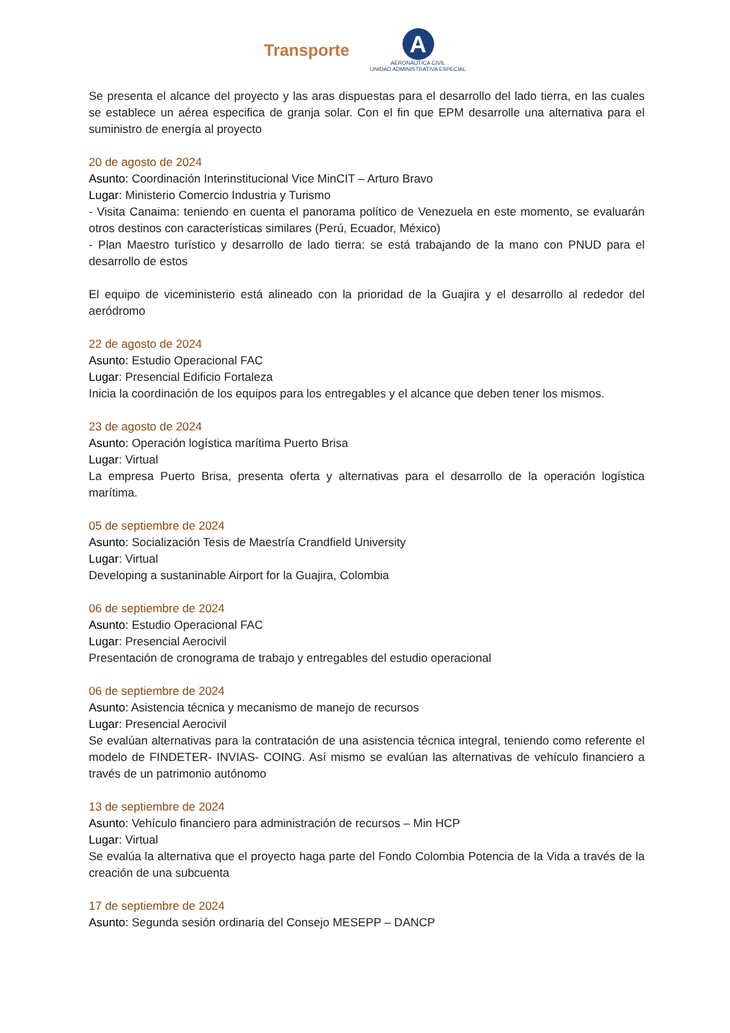Transporte
A
AERONÁUTICA CIVIL
UNIDAD ADMINISTRATIVA ESPECIAL
Se presenta el alcance del proyecto y las aras dispuestas para el desarrollo del lado tierra, en las cuales se establece un aérea especifica de granja solar. Con el fin que EPM desarrolle una alternativa para el suministro de energía al proyecto
20 de agosto de 2024
Asunto: Coordinación Interinstitucional Vice MinCIT – Arturo Bravo
Lugar: Ministerio Comercio Industria y Turismo
- Visita Canaima: teniendo en cuenta el panorama político de Venezuela en este momento, se evaluarán otros destinos con características similares (Perú, Ecuador, México)
- Plan Maestro turístico y desarrollo de lado tierra: se está trabajando de la mano con PNUD para el desarrollo de estos
El equipo de viceministerio está alineado con la prioridad de la Guajira y el desarrollo al rededor del aeródromo
22 de agosto de 2024
Asunto: Estudio Operacional FAC
Lugar: Presencial Edificio Fortaleza
Inicia la coordinación de los equipos para los entregables y el alcance que deben tener los mismos.
23 de agosto de 2024
Asunto: Operación logística marítima Puerto Brisa
Lugar: Virtual
La empresa Puerto Brisa, presenta oferta y alternativas para el desarrollo de la operación logística marítima.
05 de septiembre de 2024
Asunto: Socialización Tesis de Maestría Crandfield University
Lugar: Virtual
Developing a sustaninable Airport for la Guajira, Colombia
06 de septiembre de 2024
Asunto: Estudio Operacional FAC
Lugar: Presencial Aerocivil
Presentación de cronograma de trabajo y entregables del estudio operacional
06 de septiembre de 2024
Asunto: Asistencia técnica y mecanismo de manejo de recursos
Lugar: Presencial Aerocivil
Se evalúan alternativas para la contratación de una asistencia técnica integral, teniendo como referente el modelo de FINDETER- INVIAS- COING. Así mismo se evalúan las alternativas de vehículo financiero a través de un patrimonio autónomo
13 de septiembre de 2024
Asunto: Vehículo financiero para administración de recursos – Min HCP
Lugar: Virtual
Se evalúa la alternativa que el proyecto haga parte del Fondo Colombia Potencia de la Vida a través de la creación de una subcuenta
17 de septiembre de 2024
Asunto: Segunda sesión ordinaria del Consejo MESEPP – DANCP